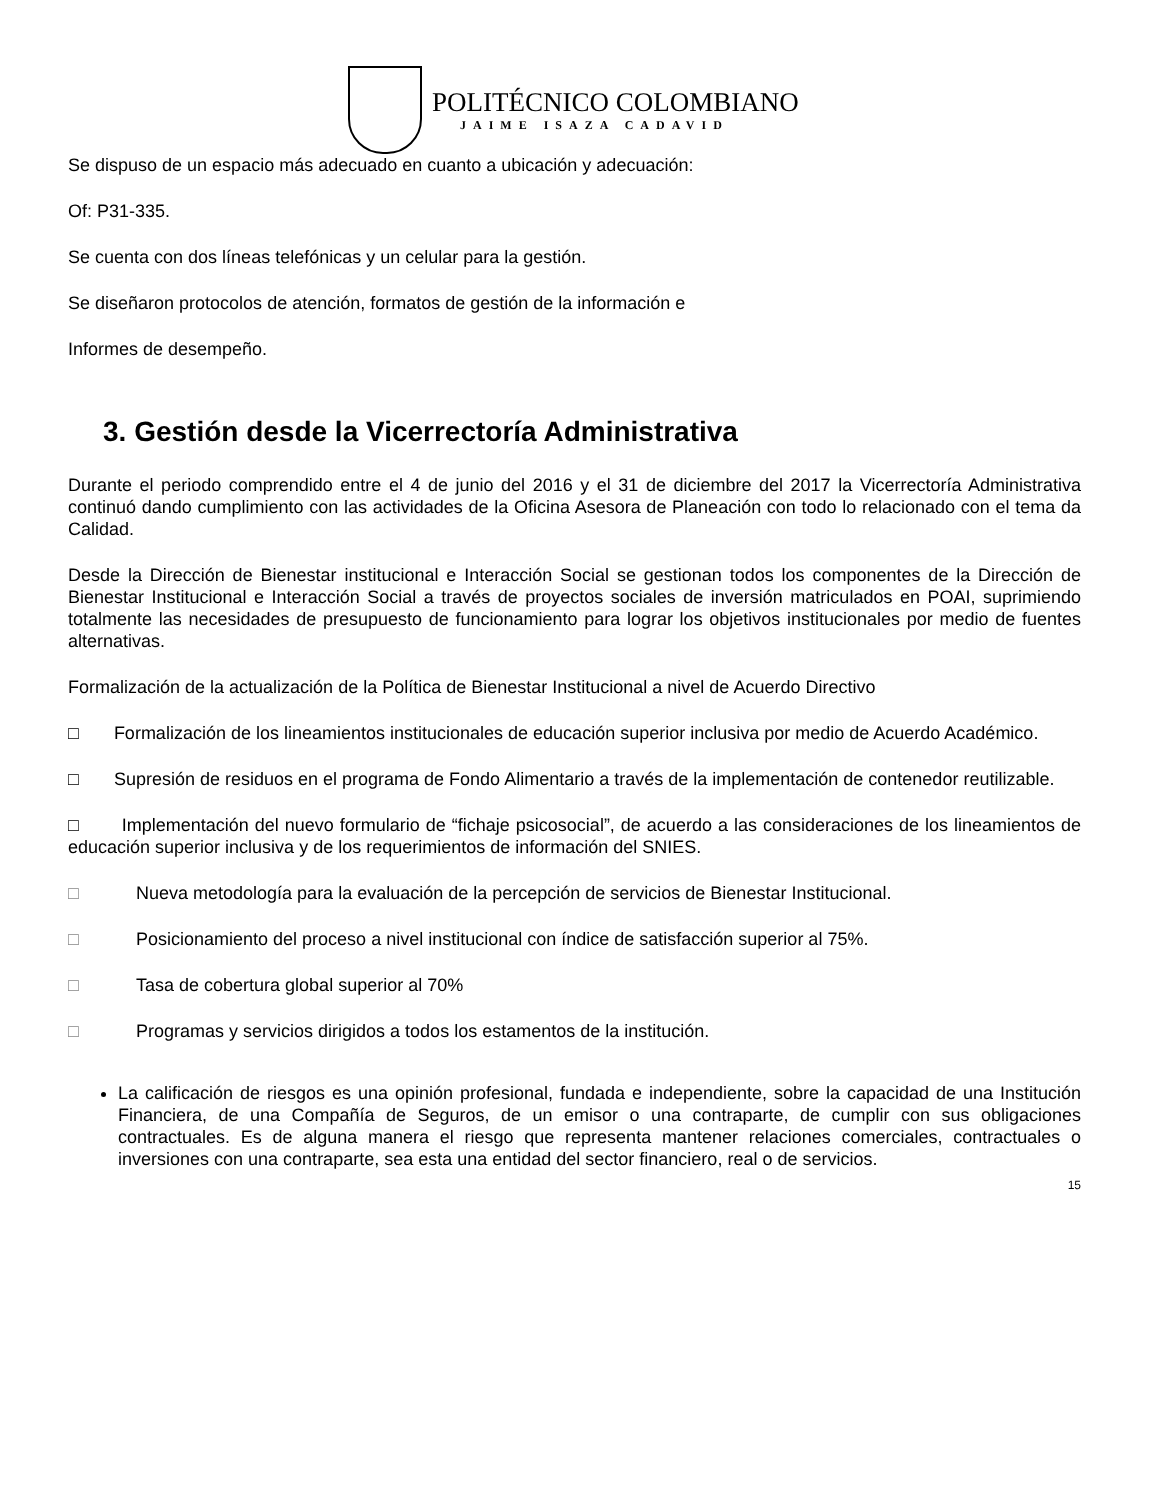POLITÉCNICO COLOMBIANO
JAIME ISAZA CADAVID
Se dispuso de un espacio más adecuado en cuanto a ubicación y adecuación:
Of: P31-335.
Se cuenta con dos líneas telefónicas y un celular para la gestión.
Se diseñaron protocolos de atención, formatos de gestión de la información e
Informes de desempeño.
3. Gestión desde la Vicerrectoría Administrativa
Durante el periodo comprendido entre el 4 de junio del 2016 y el 31 de diciembre del 2017 la Vicerrectoría Administrativa continuó dando cumplimiento con las actividades de la Oficina Asesora de Planeación con todo lo relacionado con el tema da Calidad.
Desde la Dirección de Bienestar institucional e Interacción Social se gestionan todos los componentes de la Dirección de Bienestar Institucional e Interacción Social a través de proyectos sociales de inversión matriculados en POAI, suprimiendo totalmente las necesidades de presupuesto de funcionamiento para lograr los objetivos institucionales por medio de fuentes alternativas.
Formalización de la actualización de la Política de Bienestar Institucional a nivel de Acuerdo Directivo
□ Formalización de los lineamientos institucionales de educación superior inclusiva por medio de Acuerdo Académico.
□ Supresión de residuos en el programa de Fondo Alimentario a través de la implementación de contenedor reutilizable.
□ Implementación del nuevo formulario de “fichaje psicosocial”, de acuerdo a las consideraciones de los lineamientos de educación superior inclusiva y de los requerimientos de información del SNIES.
□ Nueva metodología para la evaluación de la percepción de servicios de Bienestar Institucional.
□ Posicionamiento del proceso a nivel institucional con índice de satisfacción superior al 75%.
□ Tasa de cobertura global superior al 70%
□ Programas y servicios dirigidos a todos los estamentos de la institución.
La calificación de riesgos es una opinión profesional, fundada e independiente, sobre la capacidad de una Institución Financiera, de una Compañía de Seguros, de un emisor o una contraparte, de cumplir con sus obligaciones contractuales. Es de alguna manera el riesgo que representa mantener relaciones comerciales, contractuales o inversiones con una contraparte, sea esta una entidad del sector financiero, real o de servicios.
15